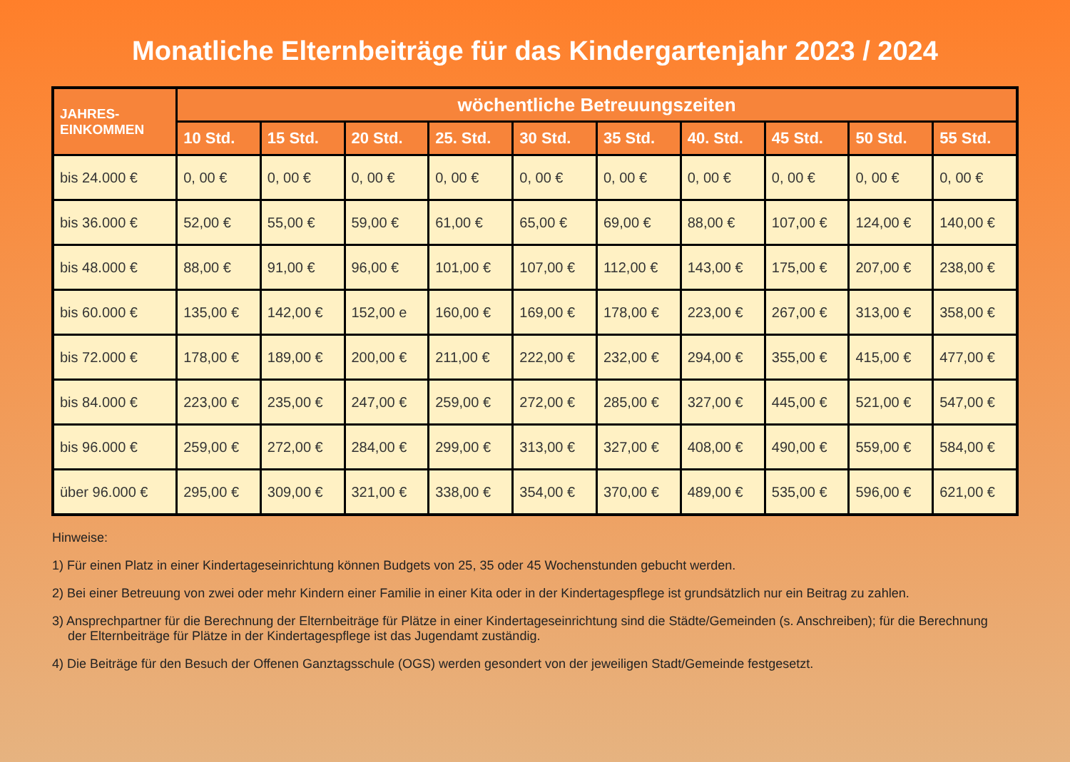Monatliche Elternbeiträge für das Kindergartenjahr 2023 / 2024
| JAHRES- EINKOMMEN | wöchentliche Betreuungszeiten | | | | | | | | | |
| --- | --- | --- | --- | --- | --- | --- | --- | --- | --- | --- |
| | 10 Std. | 15 Std. | 20 Std. | 25. Std. | 30 Std. | 35 Std. | 40. Std. | 45 Std. | 50 Std. | 55 Std. |
| bis 24.000 € | 0, 00 € | 0, 00 € | 0, 00 € | 0, 00 € | 0, 00 € | 0, 00 € | 0, 00 € | 0, 00 € | 0, 00 € | 0, 00 € |
| bis 36.000 € | 52,00 € | 55,00 € | 59,00 € | 61,00 € | 65,00 € | 69,00 € | 88,00 € | 107,00 € | 124,00 € | 140,00 € |
| bis 48.000 € | 88,00 € | 91,00 € | 96,00 € | 101,00 € | 107,00 € | 112,00 € | 143,00 € | 175,00 € | 207,00 € | 238,00 € |
| bis 60.000 € | 135,00 € | 142,00 € | 152,00 e | 160,00 € | 169,00 € | 178,00 € | 223,00 € | 267,00 € | 313,00 € | 358,00 € |
| bis 72.000 € | 178,00 € | 189,00 € | 200,00 € | 211,00 € | 222,00 € | 232,00 € | 294,00 € | 355,00 € | 415,00 € | 477,00 € |
| bis 84.000 € | 223,00 € | 235,00 € | 247,00 € | 259,00 € | 272,00 € | 285,00 € | 327,00 € | 445,00 € | 521,00 € | 547,00 € |
| bis 96.000 € | 259,00 € | 272,00 € | 284,00 € | 299,00 € | 313,00 € | 327,00 € | 408,00 € | 490,00 € | 559,00 € | 584,00 € |
| über 96.000 € | 295,00 € | 309,00 € | 321,00 € | 338,00 € | 354,00 € | 370,00 € | 489,00 € | 535,00 € | 596,00 € | 621,00 € |
Hinweise:
1) Für einen Platz in einer Kindertageseinrichtung können Budgets von 25, 35 oder 45 Wochenstunden gebucht werden.
2) Bei einer Betreuung von zwei oder mehr Kindern einer Familie in einer Kita oder in der Kindertagespflege ist grundsätzlich nur ein Beitrag zu zahlen.
3) Ansprechpartner für die Berechnung der Elternbeiträge für Plätze in einer Kindertageseinrichtung sind die Städte/Gemeinden (s. Anschreiben); für die Berechnung der Elternbeiträge für Plätze in der Kindertagespflege ist das Jugendamt zuständig.
4) Die Beiträge für den Besuch der Offenen Ganztagsschule (OGS) werden gesondert von der jeweiligen Stadt/Gemeinde festgesetzt.